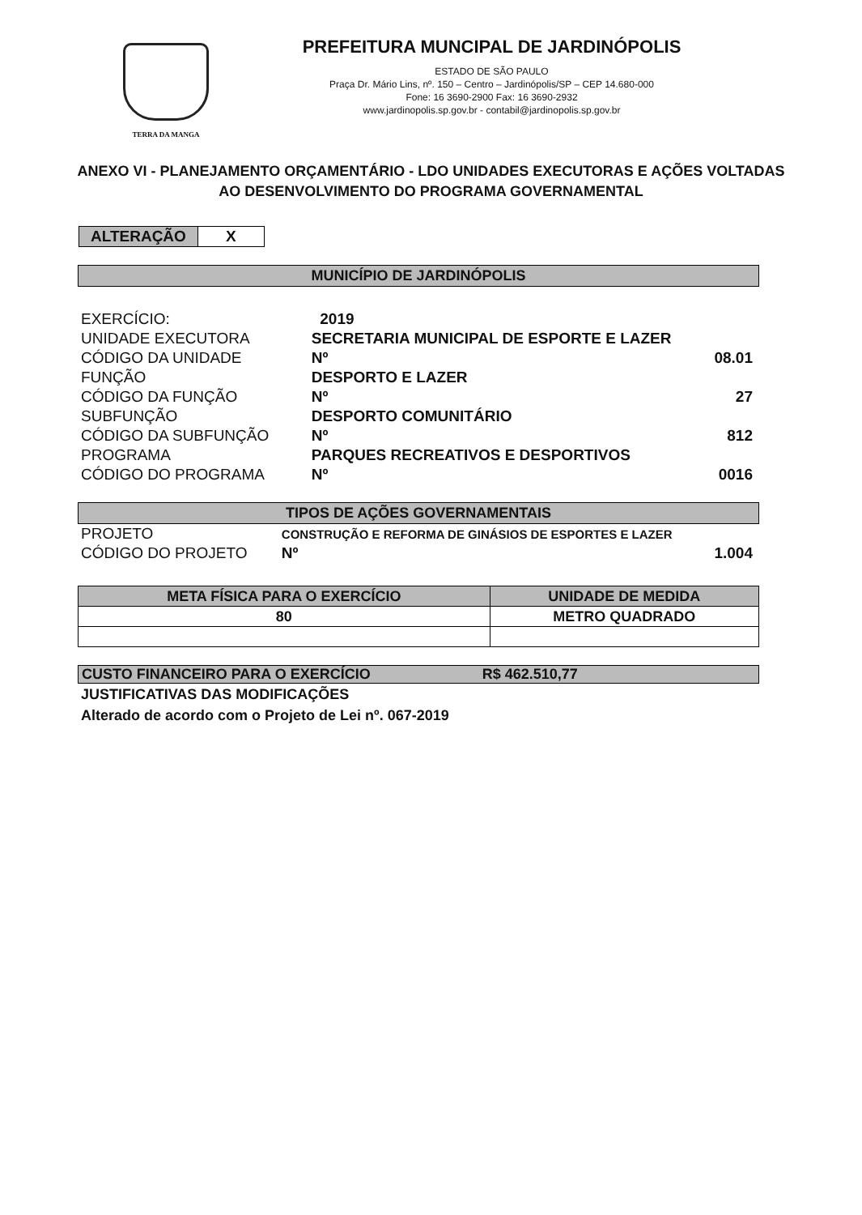TERRA DA MANGA
PREFEITURA MUNCIPAL DE JARDINÓPOLIS
ESTADO DE SÃO PAULO
Praça Dr. Mário Lins, nº. 150 – Centro – Jardinópolis/SP – CEP 14.680-000
Fone: 16 3690-2900 Fax: 16 3690-2932
www.jardinopolis.sp.gov.br - contabil@jardinopolis.sp.gov.br
ANEXO VI - PLANEJAMENTO ORÇAMENTÁRIO - LDO UNIDADES EXECUTORAS E AÇÕES VOLTADAS AO DESENVOLVIMENTO DO PROGRAMA GOVERNAMENTAL
ALTERAÇÃO X
MUNICÍPIO DE JARDINÓPOLIS
| EXERCÍCIO: | 2019 | | |
| UNIDADE EXECUTORA | SECRETARIA MUNICIPAL DE ESPORTE E LAZER | | |
| CÓDIGO DA UNIDADE | | Nº | 08.01 |
| FUNÇÃO | DESPORTO E LAZER | | |
| CÓDIGO DA FUNÇÃO | | Nº | 27 |
| SUBFUNÇÃO | DESPORTO COMUNITÁRIO | | |
| CÓDIGO DA SUBFUNÇÃO | | Nº | 812 |
| PROGRAMA | PARQUES RECREATIVOS E DESPORTIVOS | | |
| CÓDIGO DO PROGRAMA | | Nº | 0016 |
TIPOS DE AÇÕES GOVERNAMENTAIS
| PROJETO | CONSTRUÇÃO E REFORMA DE GINÁSIOS DE ESPORTES E LAZER | | |
| CÓDIGO DO PROJETO | | Nº | 1.004 |
| META FÍSICA PARA O EXERCÍCIO | UNIDADE DE MEDIDA |
| --- | --- |
| 80 | METRO QUADRADO |
CUSTO FINANCEIRO PARA O EXERCÍCIO R$ 462.510,77
JUSTIFICATIVAS DAS MODIFICAÇÕES
Alterado de acordo com o Projeto de Lei nº. 067-2019